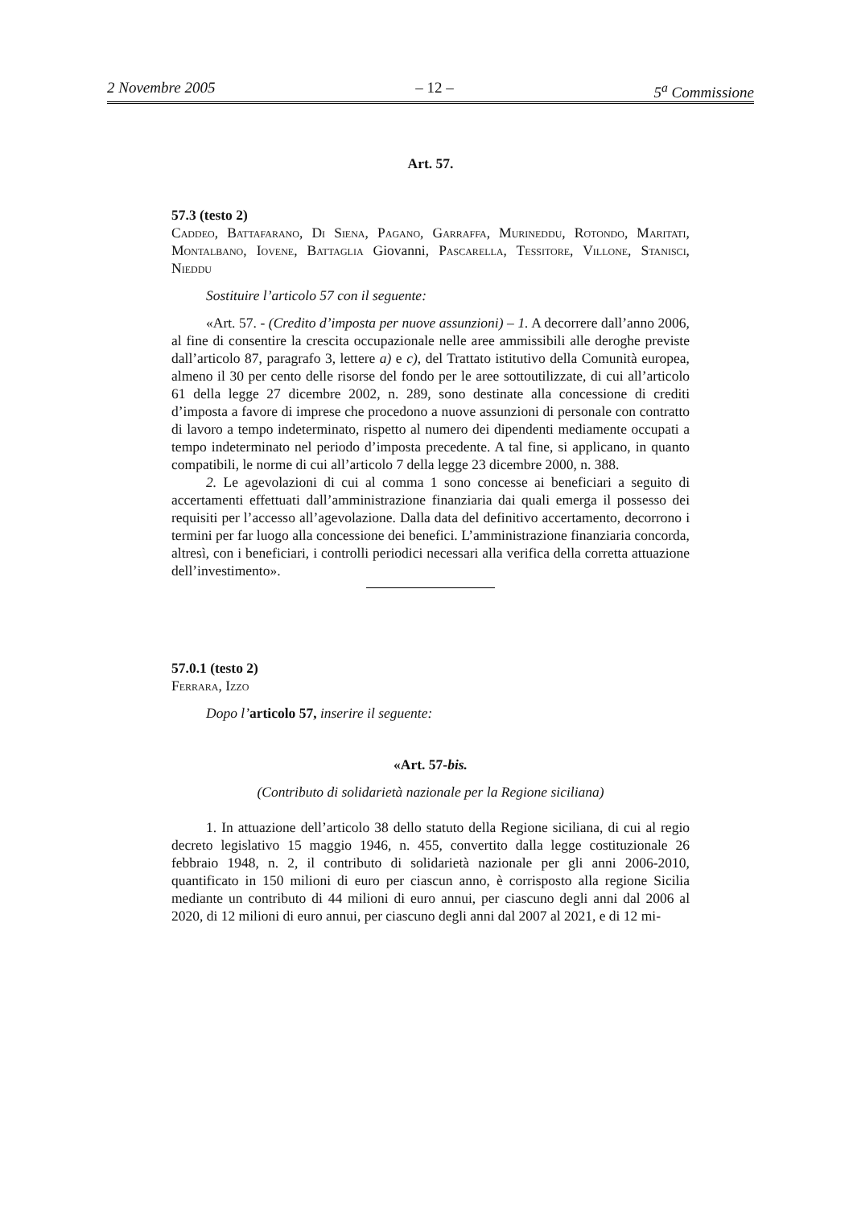2 Novembre 2005 – 12 – 5<sup>a</sup> Commissione
Art. 57.
57.3 (testo 2)
Caddeo, Battafarano, Di Siena, Pagano, Garraffa, Murineddu, Rotondo, Maritati, Montalbano, Iovene, Battaglia Giovanni, Pascarella, Tessitore, Villone, Stanisci, Nieddu
Sostituire l’articolo 57 con il seguente:
«Art. 57. - (Credito d’imposta per nuove assunzioni) – 1. A decorrere dall’anno 2006, al fine di consentire la crescita occupazionale nelle aree ammissibili alle deroghe previste dall’articolo 87, paragrafo 3, lettere a) e c), del Trattato istitutivo della Comunità europea, almeno il 30 per cento delle risorse del fondo per le aree sottoutilizzate, di cui all’articolo 61 della legge 27 dicembre 2002, n. 289, sono destinate alla concessione di crediti d’imposta a favore di imprese che procedono a nuove assunzioni di personale con contratto di lavoro a tempo indeterminato, rispetto al numero dei dipendenti mediamente occupati a tempo indeterminato nel periodo d’imposta precedente. A tal fine, si applicano, in quanto compatibili, le norme di cui all’articolo 7 della legge 23 dicembre 2000, n. 388.
2. Le agevolazioni di cui al comma 1 sono concesse ai beneficiari a seguito di accertamenti effettuati dall’amministrazione finanziaria dai quali emerga il possesso dei requisiti per l’accesso all’agevolazione. Dalla data del definitivo accertamento, decorrono i termini per far luogo alla concessione dei benefici. L’amministrazione finanziaria concorda, altresì, con i beneficiari, i controlli periodici necessari alla verifica della corretta attuazione dell’investimento».
57.0.1 (testo 2)
Ferrara, Izzo
Dopo l’articolo 57, inserire il seguente:
«Art. 57-bis.
(Contributo di solidarietà nazionale per la Regione siciliana)
1. In attuazione dell’articolo 38 dello statuto della Regione siciliana, di cui al regio decreto legislativo 15 maggio 1946, n. 455, convertito dalla legge costituzionale 26 febbraio 1948, n. 2, il contributo di solidarietà nazionale per gli anni 2006-2010, quantificato in 150 milioni di euro per ciascun anno, è corrisposto alla regione Sicilia mediante un contributo di 44 milioni di euro annui, per ciascuno degli anni dal 2006 al 2020, di 12 milioni di euro annui, per ciascuno degli anni dal 2007 al 2021, e di 12 mi-